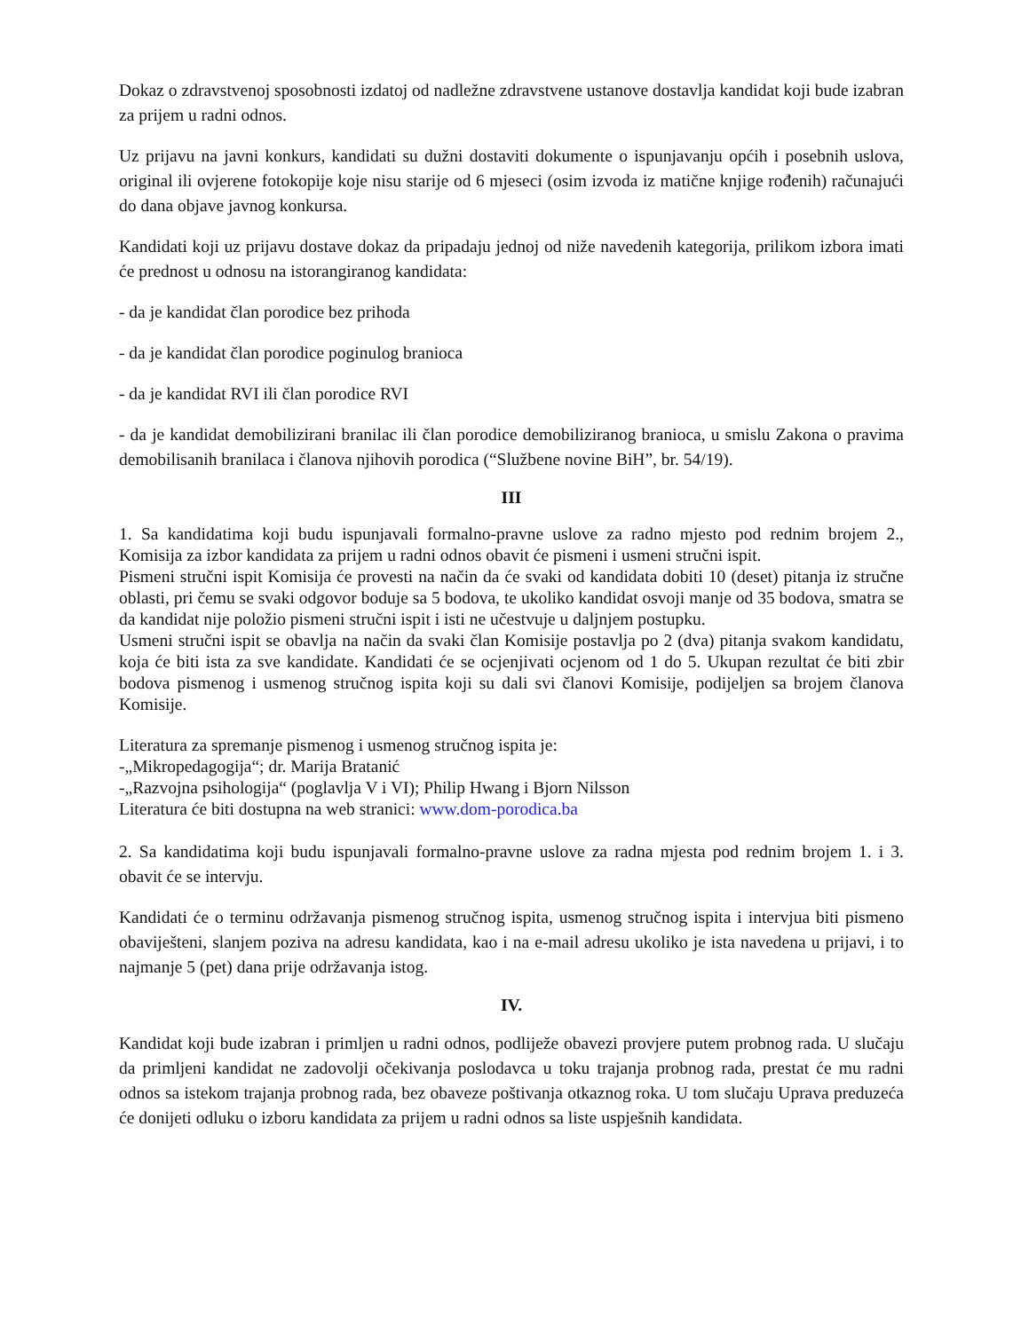Dokaz o zdravstvenoj sposobnosti izdatoj od nadležne zdravstvene ustanove dostavlja kandidat koji bude izabran za prijem u radni odnos.
Uz prijavu na javni konkurs, kandidati su dužni dostaviti dokumente o ispunjavanju općih i posebnih uslova, original ili ovjerene fotokopije koje nisu starije od 6 mjeseci (osim izvoda iz matične knjige rođenih) računajući do dana objave javnog konkursa.
Kandidati koji uz prijavu dostave dokaz da pripadaju jednoj od niže navedenih kategorija, prilikom izbora imati će prednost u odnosu na istorangiranog kandidata:
- da je kandidat član porodice bez prihoda
- da je kandidat član porodice poginulog branioca
- da je kandidat RVI ili član porodice RVI
- da je kandidat demobilizirani branilac ili član porodice demobiliziranog branioca, u smislu Zakona o pravima demobilisanih branilaca i članova njihovih porodica (“Službene novine BiH”, br. 54/19).
III
1. Sa kandidatima koji budu ispunjavali formalno-pravne uslove za radno mjesto pod rednim brojem 2., Komisija za izbor kandidata za prijem u radni odnos obavit će pismeni i usmeni stručni ispit.
Pismeni stručni ispit Komisija će provesti na način da će svaki od kandidata dobiti 10 (deset) pitanja iz stručne oblasti, pri čemu se svaki odgovor boduje sa 5 bodova, te ukoliko kandidat osvoji manje od 35 bodova, smatra se da kandidat nije položio pismeni stručni ispit i isti ne učestvuje u daljnjem postupku.
Usmeni stručni ispit se obavlja na način da svaki član Komisije postavlja po 2 (dva) pitanja svakom kandidatu, koja će biti ista za sve kandidate. Kandidati će se ocjenjivati ocjenom od 1 do 5. Ukupan rezultat će biti zbir bodova pismenog i usmenog stručnog ispita koji su dali svi članovi Komisije, podijeljen sa brojem članova Komisije.
Literatura za spremanje pismenog i usmenog stručnog ispita je:
-„Mikropedagogija“; dr. Marija Bratanić
-„Razvojna psihologija“ (poglavlja V i VI); Philip Hwang i Bjorn Nilsson
Literatura će biti dostupna na web stranici: www.dom-porodica.ba
2. Sa kandidatima koji budu ispunjavali formalno-pravne uslove za radna mjesta pod rednim brojem 1. i 3. obavit će se intervju.
Kandidati će o terminu održavanja pismenog stručnog ispita, usmenog stručnog ispita i intervjua biti pismeno obaviješteni, slanjem poziva na adresu kandidata, kao i na e-mail adresu ukoliko je ista navedena u prijavi, i to najmanje 5 (pet) dana prije održavanja istog.
IV.
Kandidat koji bude izabran i primljen u radni odnos, podliježe obavezi provjere putem probnog rada. U slučaju da primljeni kandidat ne zadovolji očekivanja poslodavca u toku trajanja probnog rada, prestat će mu radni odnos sa istekom trajanja probnog rada, bez obaveze poštivanja otkaznog roka. U tom slučaju Uprava preduzeća će donijeti odluku o izboru kandidata za prijem u radni odnos sa liste uspješnih kandidata.